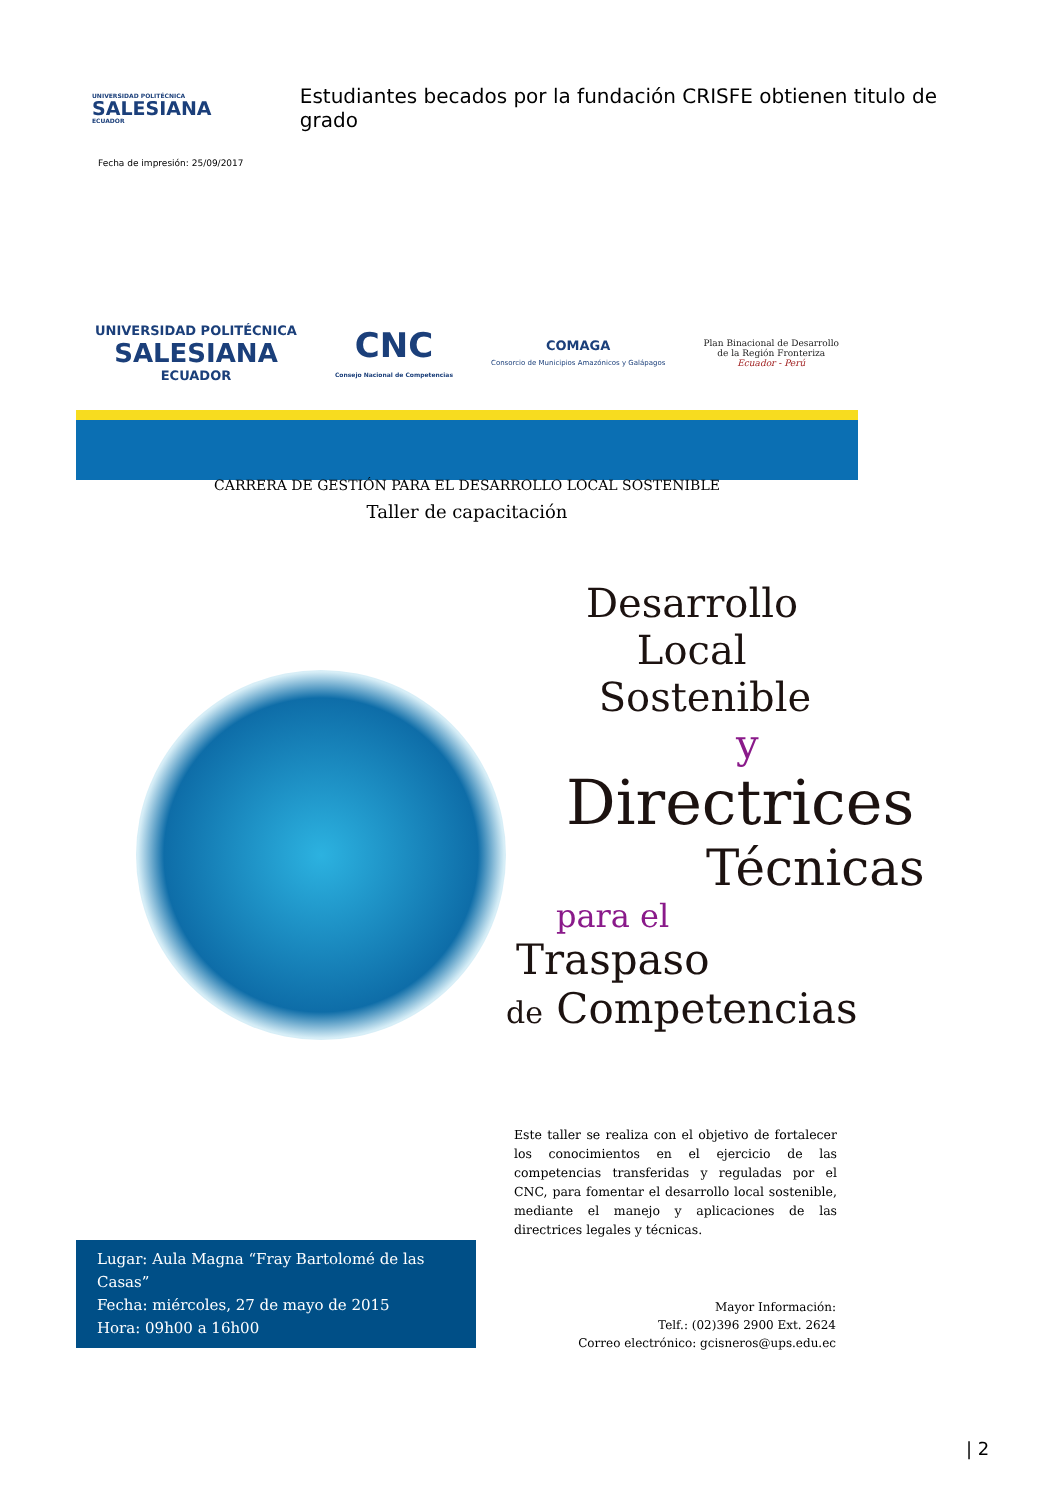UNIVERSIDAD POLITÉCNICA
SALESIANA
ECUADOR
Estudiantes becados por la fundación CRISFE obtienen titulo de grado
Fecha de impresión: 25/09/2017
UNIVERSIDAD POLITÉCNICA
SALESIANA
ECUADOR
CNC
Consejo Nacional de Competencias
COMAGA
Consorcio de Municipios Amazónicos y Galápagos
Plan Binacional de Desarrollo
de la Región Fronteriza
Ecuador - Perú
CARRERA DE GESTIÓN PARA EL DESARROLLO LOCAL SOSTENIBLE
Taller de capacitación
Desarrollo
Local
Sostenible
y
Directrices
Técnicas
para el
Traspaso
de Competencias
Este taller se realiza con el objetivo de fortalecer los conocimientos en el ejercicio de las competencias transferidas y reguladas por el CNC, para fomentar el desarrollo local sostenible, mediante el manejo y aplicaciones de las directrices legales y técnicas.
Lugar: Aula Magna “Fray Bartolomé de las Casas”
Fecha: miércoles, 27 de mayo de 2015
Hora: 09h00 a 16h00
Mayor Información:
Telf.: (02)396 2900 Ext. 2624
Correo electrónico: gcisneros@ups.edu.ec
| 2